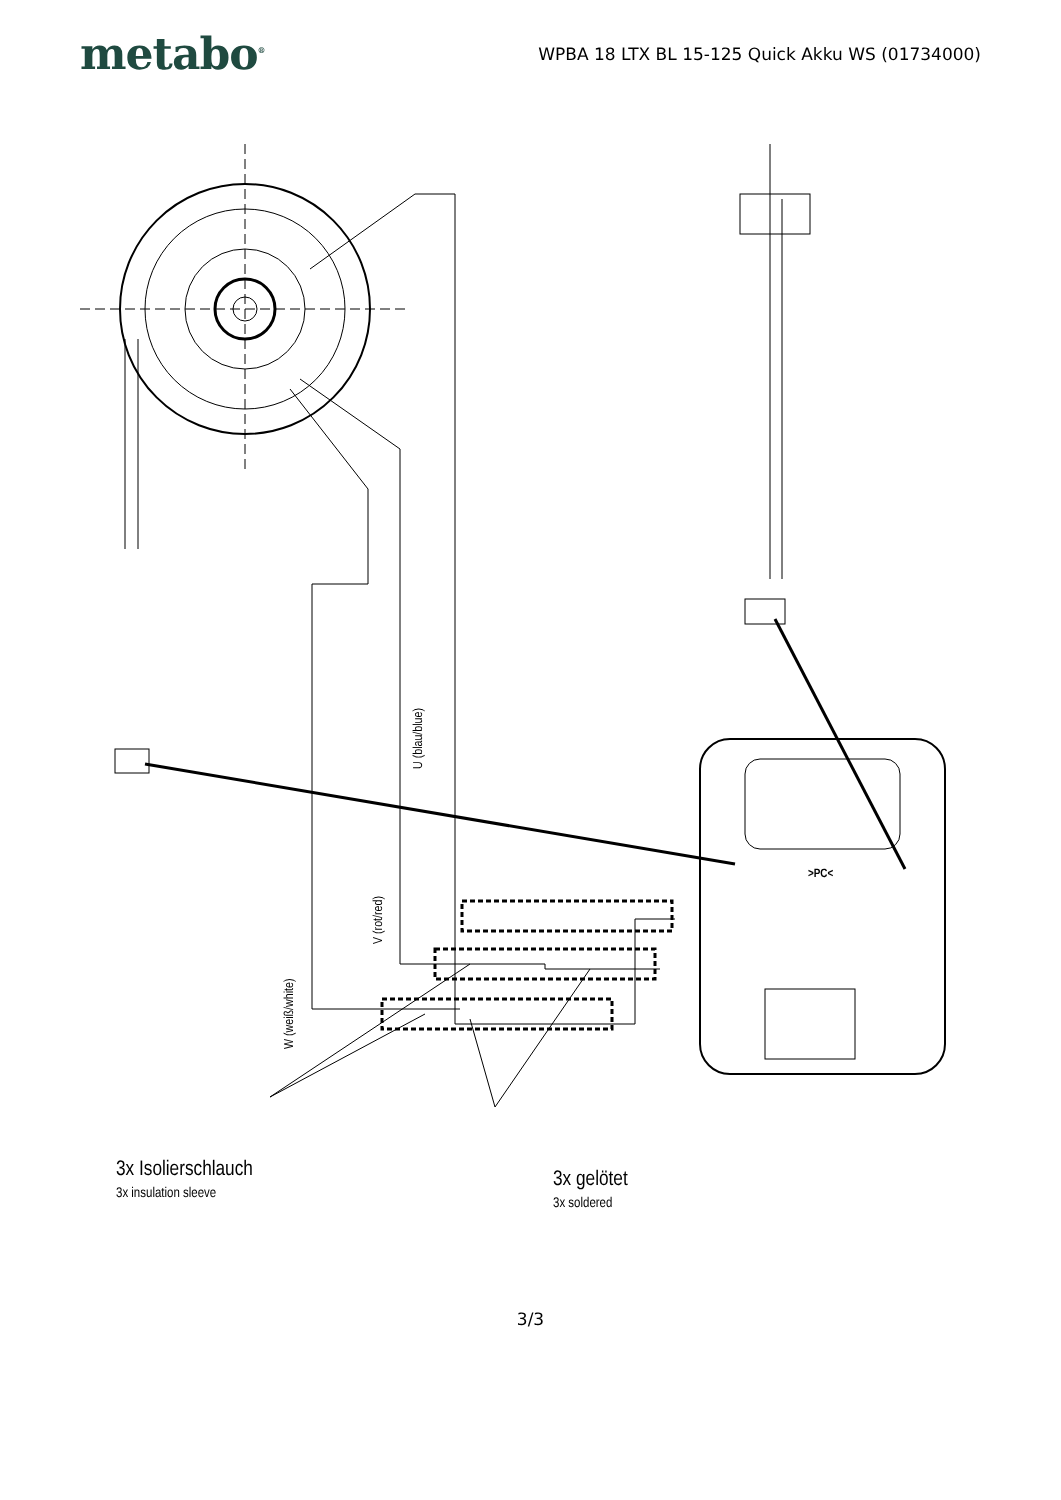metabo<sup>®</sup>
WPBA 18 LTX BL 15-125 Quick Akku WS (01734000)
U (blau/blue)
V (rot/red)
W (weiß/white)
3x Isolierschlauch
3x insulation sleeve
3x gelötet
3x soldered
>PC<
3/3